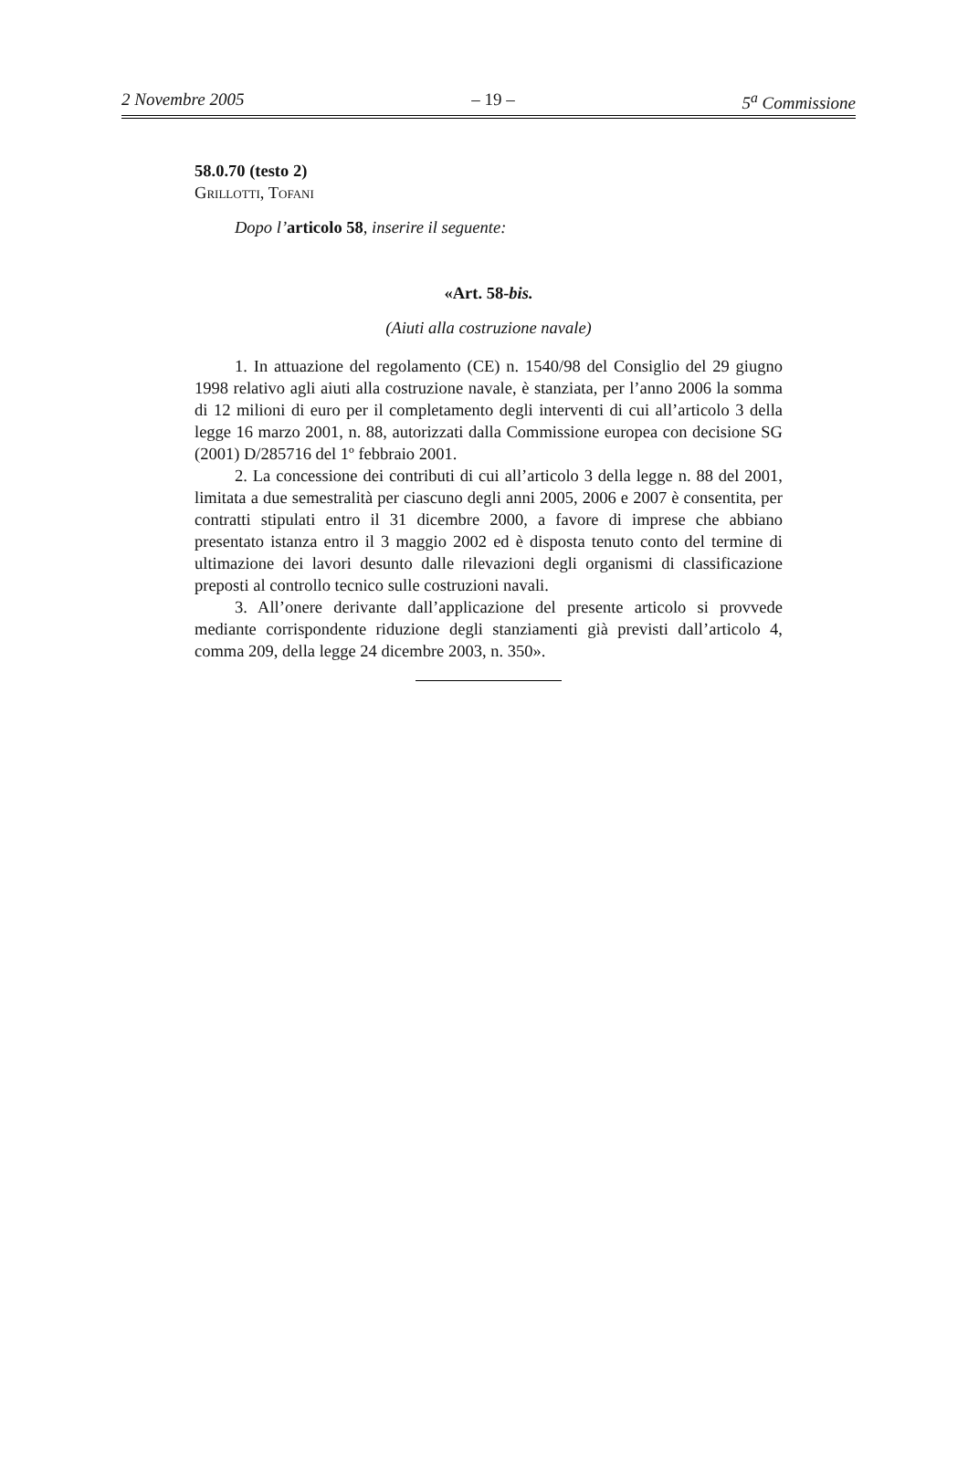2 Novembre 2005 – 19 – 5<sup>a</sup> Commissione
58.0.70 (testo 2)
GRILLOTTI, TOFANI
Dopo l’articolo 58, inserire il seguente:
«Art. 58-bis.
(Aiuti alla costruzione navale)
1. In attuazione del regolamento (CE) n. 1540/98 del Consiglio del 29 giugno 1998 relativo agli aiuti alla costruzione navale, è stanziata, per l’anno 2006 la somma di 12 milioni di euro per il completamento degli interventi di cui all’articolo 3 della legge 16 marzo 2001, n. 88, autorizzati dalla Commissione europea con decisione SG (2001) D/285716 del 1º febbraio 2001.
2. La concessione dei contributi di cui all’articolo 3 della legge n. 88 del 2001, limitata a due semestralità per ciascuno degli anni 2005, 2006 e 2007 è consentita, per contratti stipulati entro il 31 dicembre 2000, a favore di imprese che abbiano presentato istanza entro il 3 maggio 2002 ed è disposta tenuto conto del termine di ultimazione dei lavori desunto dalle rilevazioni degli organismi di classificazione preposti al controllo tecnico sulle costruzioni navali.
3. All’onere derivante dall’applicazione del presente articolo si provvede mediante corrispondente riduzione degli stanziamenti già previsti dall’articolo 4, comma 209, della legge 24 dicembre 2003, n. 350».